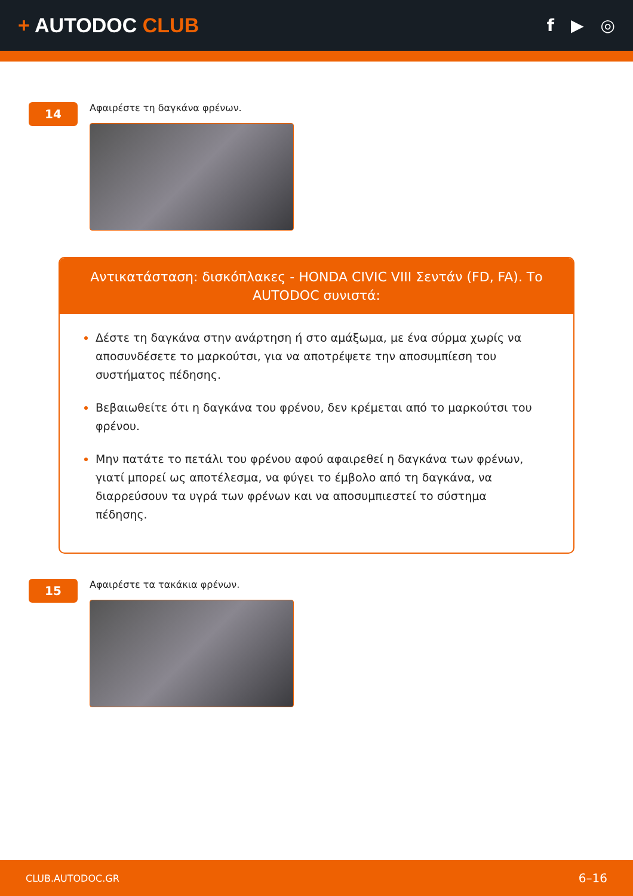+ AUTODOC CLUB
f ▶ ◎
14
Αφαιρέστε τη δαγκάνα φρένων.
Αντικατάσταση: δισκόπλακες - HONDA CIVIC VIII Σεντάν (FD, FA). Το AUTODOC συνιστά:
Δέστε τη δαγκάνα στην ανάρτηση ή στο αμάξωμα, με ένα σύρμα χωρίς να αποσυνδέσετε το μαρκούτσι, για να αποτρέψετε την αποσυμπίεση του συστήματος πέδησης.
Βεβαιωθείτε ότι η δαγκάνα του φρένου, δεν κρέμεται από το μαρκούτσι του φρένου.
Μην πατάτε το πετάλι του φρένου αφού αφαιρεθεί η δαγκάνα των φρένων, γιατί μπορεί ως αποτέλεσμα, να φύγει το έμβολο από τη δαγκάνα, να διαρρεύσουν τα υγρά των φρένων και να αποσυμπιεστεί το σύστημα πέδησης.
15
Αφαιρέστε τα τακάκια φρένων.
CLUB.AUTODOC.GR 6–16